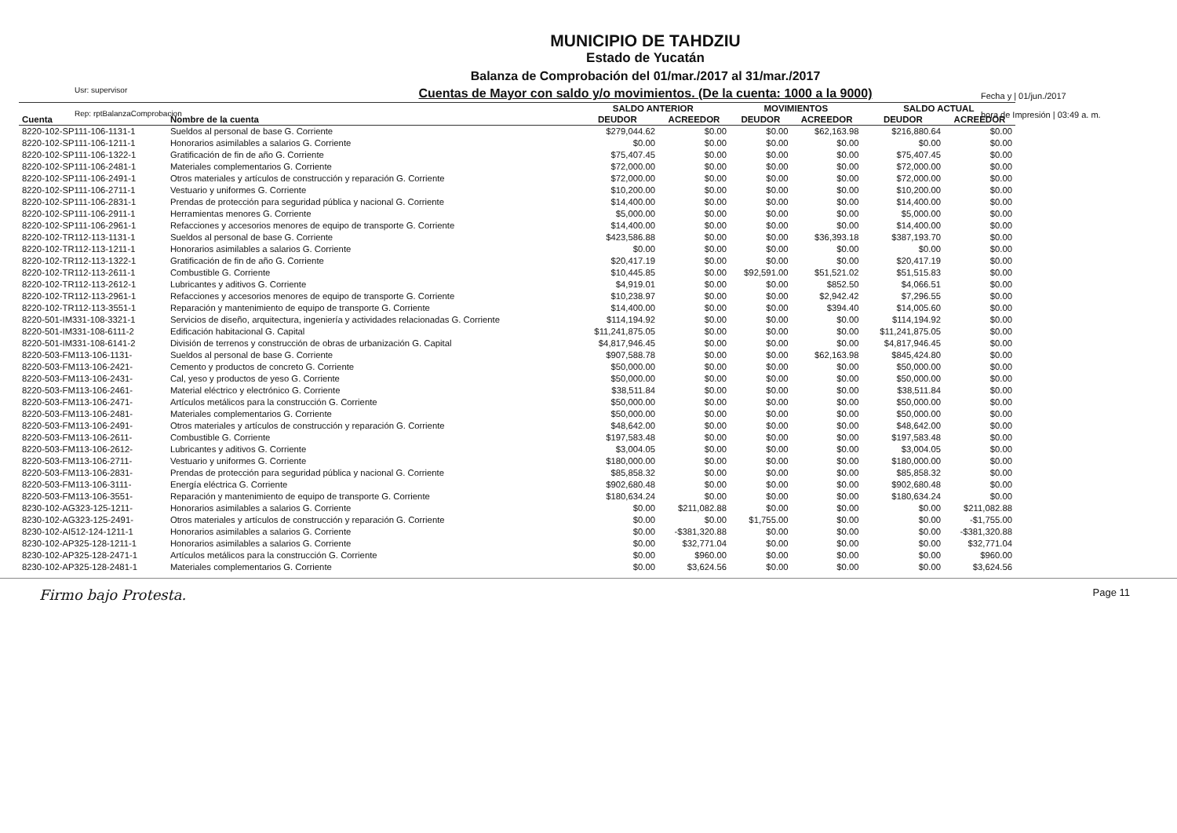Usr: supervisor
Rep: rptBalanzaComprobacion
MUNICIPIO DE TAHDZIU
Estado de Yucatán
Balanza de Comprobación del 01/mar./2017 al 31/mar./2017
Cuentas de Mayor con saldo y/o movimientos. (De la cuenta: 1000 a la 9000)
Fecha y | 01/jun./2017
hora de Impresión | 03:49 a. m.
| | | SALDO ANTERIOR | | MOVIMIENTOS | | SALDO ACTUAL | |
| --- | --- | --- | --- | --- | --- | --- | --- |
| Cuenta | Nombre de la cuenta | DEUDOR | ACREEDOR | DEUDOR | ACREEDOR | DEUDOR | ACREEDOR |
| 8220-102-SP111-106-1131-1 | Sueldos al personal de base G. Corriente | $279,044.62 | $0.00 | $0.00 | $62,163.98 | $216,880.64 | $0.00 |
| 8220-102-SP111-106-1211-1 | Honorarios asimilables a salarios G. Corriente | $0.00 | $0.00 | $0.00 | $0.00 | $0.00 | $0.00 |
| 8220-102-SP111-106-1322-1 | Gratificación de fin de año G. Corriente | $75,407.45 | $0.00 | $0.00 | $0.00 | $75,407.45 | $0.00 |
| 8220-102-SP111-106-2481-1 | Materiales complementarios G. Corriente | $72,000.00 | $0.00 | $0.00 | $0.00 | $72,000.00 | $0.00 |
| 8220-102-SP111-106-2491-1 | Otros materiales y artículos de construcción y reparación G. Corriente | $72,000.00 | $0.00 | $0.00 | $0.00 | $72,000.00 | $0.00 |
| 8220-102-SP111-106-2711-1 | Vestuario y uniformes G. Corriente | $10,200.00 | $0.00 | $0.00 | $0.00 | $10,200.00 | $0.00 |
| 8220-102-SP111-106-2831-1 | Prendas de protección para seguridad pública y nacional G. Corriente | $14,400.00 | $0.00 | $0.00 | $0.00 | $14,400.00 | $0.00 |
| 8220-102-SP111-106-2911-1 | Herramientas menores G. Corriente | $5,000.00 | $0.00 | $0.00 | $0.00 | $5,000.00 | $0.00 |
| 8220-102-SP111-106-2961-1 | Refacciones y accesorios menores de equipo de transporte G. Corriente | $14,400.00 | $0.00 | $0.00 | $0.00 | $14,400.00 | $0.00 |
| 8220-102-TR112-113-1131-1 | Sueldos al personal de base G. Corriente | $423,586.88 | $0.00 | $0.00 | $36,393.18 | $387,193.70 | $0.00 |
| 8220-102-TR112-113-1211-1 | Honorarios asimilables a salarios G. Corriente | $0.00 | $0.00 | $0.00 | $0.00 | $0.00 | $0.00 |
| 8220-102-TR112-113-1322-1 | Gratificación de fin de año G. Corriente | $20,417.19 | $0.00 | $0.00 | $0.00 | $20,417.19 | $0.00 |
| 8220-102-TR112-113-2611-1 | Combustible G. Corriente | $10,445.85 | $0.00 | $92,591.00 | $51,521.02 | $51,515.83 | $0.00 |
| 8220-102-TR112-113-2612-1 | Lubricantes y aditivos G. Corriente | $4,919.01 | $0.00 | $0.00 | $852.50 | $4,066.51 | $0.00 |
| 8220-102-TR112-113-2961-1 | Refacciones y accesorios menores de equipo de transporte G. Corriente | $10,238.97 | $0.00 | $0.00 | $2,942.42 | $7,296.55 | $0.00 |
| 8220-102-TR112-113-3551-1 | Reparación y mantenimiento de equipo de transporte G. Corriente | $14,400.00 | $0.00 | $0.00 | $394.40 | $14,005.60 | $0.00 |
| 8220-501-IM331-108-3321-1 | Servicios de diseño, arquitectura, ingeniería y actividades relacionadas G. Corriente | $114,194.92 | $0.00 | $0.00 | $0.00 | $114,194.92 | $0.00 |
| 8220-501-IM331-108-6111-2 | Edificación habitacional G. Capital | $11,241,875.05 | $0.00 | $0.00 | $0.00 | $11,241,875.05 | $0.00 |
| 8220-501-IM331-108-6141-2 | División de terrenos y construcción de obras de urbanización G. Capital | $4,817,946.45 | $0.00 | $0.00 | $0.00 | $4,817,946.45 | $0.00 |
| 8220-503-FM113-106-1131- | Sueldos al personal de base G. Corriente | $907,588.78 | $0.00 | $0.00 | $62,163.98 | $845,424.80 | $0.00 |
| 8220-503-FM113-106-2421- | Cemento y productos de concreto G. Corriente | $50,000.00 | $0.00 | $0.00 | $0.00 | $50,000.00 | $0.00 |
| 8220-503-FM113-106-2431- | Cal, yeso y productos de yeso G. Corriente | $50,000.00 | $0.00 | $0.00 | $0.00 | $50,000.00 | $0.00 |
| 8220-503-FM113-106-2461- | Material eléctrico y electrónico G. Corriente | $38,511.84 | $0.00 | $0.00 | $0.00 | $38,511.84 | $0.00 |
| 8220-503-FM113-106-2471- | Artículos metálicos para la construcción G. Corriente | $50,000.00 | $0.00 | $0.00 | $0.00 | $50,000.00 | $0.00 |
| 8220-503-FM113-106-2481- | Materiales complementarios G. Corriente | $50,000.00 | $0.00 | $0.00 | $0.00 | $50,000.00 | $0.00 |
| 8220-503-FM113-106-2491- | Otros materiales y artículos de construcción y reparación G. Corriente | $48,642.00 | $0.00 | $0.00 | $0.00 | $48,642.00 | $0.00 |
| 8220-503-FM113-106-2611- | Combustible G. Corriente | $197,583.48 | $0.00 | $0.00 | $0.00 | $197,583.48 | $0.00 |
| 8220-503-FM113-106-2612- | Lubricantes y aditivos G. Corriente | $3,004.05 | $0.00 | $0.00 | $0.00 | $3,004.05 | $0.00 |
| 8220-503-FM113-106-2711- | Vestuario y uniformes G. Corriente | $180,000.00 | $0.00 | $0.00 | $0.00 | $180,000.00 | $0.00 |
| 8220-503-FM113-106-2831- | Prendas de protección para seguridad pública y nacional G. Corriente | $85,858.32 | $0.00 | $0.00 | $0.00 | $85,858.32 | $0.00 |
| 8220-503-FM113-106-3111- | Energía eléctrica G. Corriente | $902,680.48 | $0.00 | $0.00 | $0.00 | $902,680.48 | $0.00 |
| 8220-503-FM113-106-3551- | Reparación y mantenimiento de equipo de transporte G. Corriente | $180,634.24 | $0.00 | $0.00 | $0.00 | $180,634.24 | $0.00 |
| 8230-102-AG323-125-1211- | Honorarios asimilables a salarios G. Corriente | $0.00 | $211,082.88 | $0.00 | $0.00 | $0.00 | $211,082.88 |
| 8230-102-AG323-125-2491- | Otros materiales y artículos de construcción y reparación G. Corriente | $0.00 | $0.00 | $1,755.00 | $0.00 | $0.00 | -$1,755.00 |
| 8230-102-AI512-124-1211-1 | Honorarios asimilables a salarios G. Corriente | $0.00 | -$381,320.88 | $0.00 | $0.00 | $0.00 | -$381,320.88 |
| 8230-102-AP325-128-1211-1 | Honorarios asimilables a salarios G. Corriente | $0.00 | $32,771.04 | $0.00 | $0.00 | $0.00 | $32,771.04 |
| 8230-102-AP325-128-2471-1 | Artículos metálicos para la construcción G. Corriente | $0.00 | $960.00 | $0.00 | $0.00 | $0.00 | $960.00 |
| 8230-102-AP325-128-2481-1 | Materiales complementarios G. Corriente | $0.00 | $3,624.56 | $0.00 | $0.00 | $0.00 | $3,624.56 |
Firmo bajo Protesta. Page 11